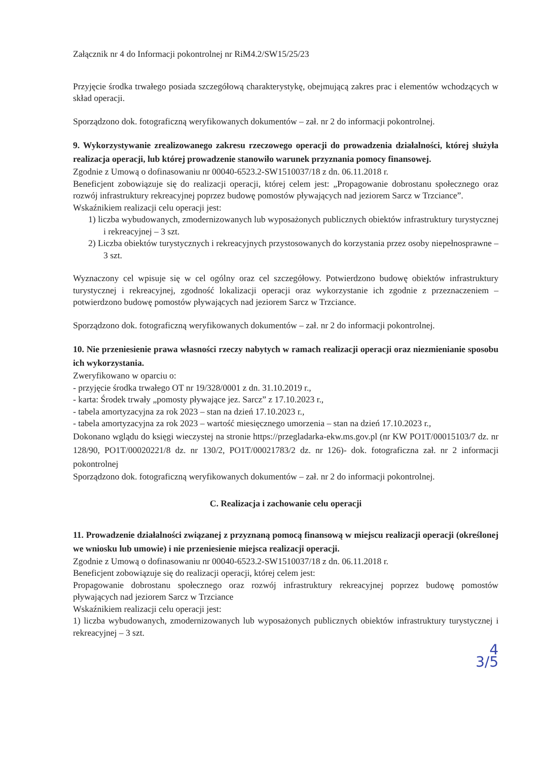Załącznik nr 4 do Informacji pokontrolnej nr RiM4.2/SW15/25/23
Przyjęcie środka trwałego posiada szczegółową charakterystykę, obejmującą zakres prac i elementów wchodzących w skład operacji.
Sporządzono dok. fotograficzną weryfikowanych dokumentów – zał. nr 2 do informacji pokontrolnej.
9. Wykorzystywanie zrealizowanego zakresu rzeczowego operacji do prowadzenia działalności, której służyła realizacja operacji, lub której prowadzenie stanowiło warunek przyznania pomocy finansowej.
Zgodnie z Umową o dofinasowaniu nr 00040-6523.2-SW1510037/18 z dn. 06.11.2018 r.
Beneficjent zobowiązuje się do realizacji operacji, której celem jest: „Propagowanie dobrostanu społecznego oraz rozwój infrastruktury rekreacyjnej poprzez budowę pomostów pływających nad jeziorem Sarcz w Trzciance”.
Wskaźnikiem realizacji celu operacji jest:
1) liczba wybudowanych, zmodernizowanych lub wyposażonych publicznych obiektów infrastruktury turystycznej i rekreacyjnej – 3 szt.
2) Liczba obiektów turystycznych i rekreacyjnych przystosowanych do korzystania przez osoby niepełnosprawne – 3 szt.
Wyznaczony cel wpisuje się w cel ogólny oraz cel szczegółowy. Potwierdzono budowę obiektów infrastruktury turystycznej i rekreacyjnej, zgodność lokalizacji operacji oraz wykorzystanie ich zgodnie z przeznaczeniem – potwierdzono budowę pomostów pływających nad jeziorem Sarcz w Trzciance.
Sporządzono dok. fotograficzną weryfikowanych dokumentów – zał. nr 2 do informacji pokontrolnej.
10. Nie przeniesienie prawa własności rzeczy nabytych w ramach realizacji operacji oraz niezmienianie sposobu ich wykorzystania.
Zweryfikowano w oparciu o:
- przyjęcie środka trwałego OT nr 19/328/0001 z dn. 31.10.2019 r.,
- karta: Środek trwały „pomosty pływające jez. Sarcz” z 17.10.2023 r.,
- tabela amortyzacyjna za rok 2023 – stan na dzień 17.10.2023 r.,
- tabela amortyzacyjna za rok 2023 – wartość miesięcznego umorzenia – stan na dzień 17.10.2023 r.,
Dokonano wglądu do księgi wieczystej na stronie https://przegladarka-ekw.ms.gov.pl (nr KW PO1T/00015103/7 dz. nr 128/90, PO1T/00020221/8 dz. nr 130/2, PO1T/00021783/2 dz. nr 126)- dok. fotograficzna zał. nr 2 informacji pokontrolnej
Sporządzono dok. fotograficzną weryfikowanych dokumentów – zał. nr 2 do informacji pokontrolnej.
C. Realizacja i zachowanie celu operacji
11. Prowadzenie działalności związanej z przyznaną pomocą finansową w miejscu realizacji operacji (określonej we wniosku lub umowie) i nie przeniesienie miejsca realizacji operacji.
Zgodnie z Umową o dofinasowaniu nr 00040-6523.2-SW1510037/18 z dn. 06.11.2018 r.
Beneficjent zobowiązuje się do realizacji operacji, której celem jest:
Propagowanie dobrostanu społecznego oraz rozwój infrastruktury rekreacyjnej poprzez budowę pomostów pływających nad jeziorem Sarcz w Trzciance
Wskaźnikiem realizacji celu operacji jest:
1) liczba wybudowanych, zmodernizowanych lub wyposażonych publicznych obiektów infrastruktury turystycznej i rekreacyjnej – 3 szt.
4
3/5